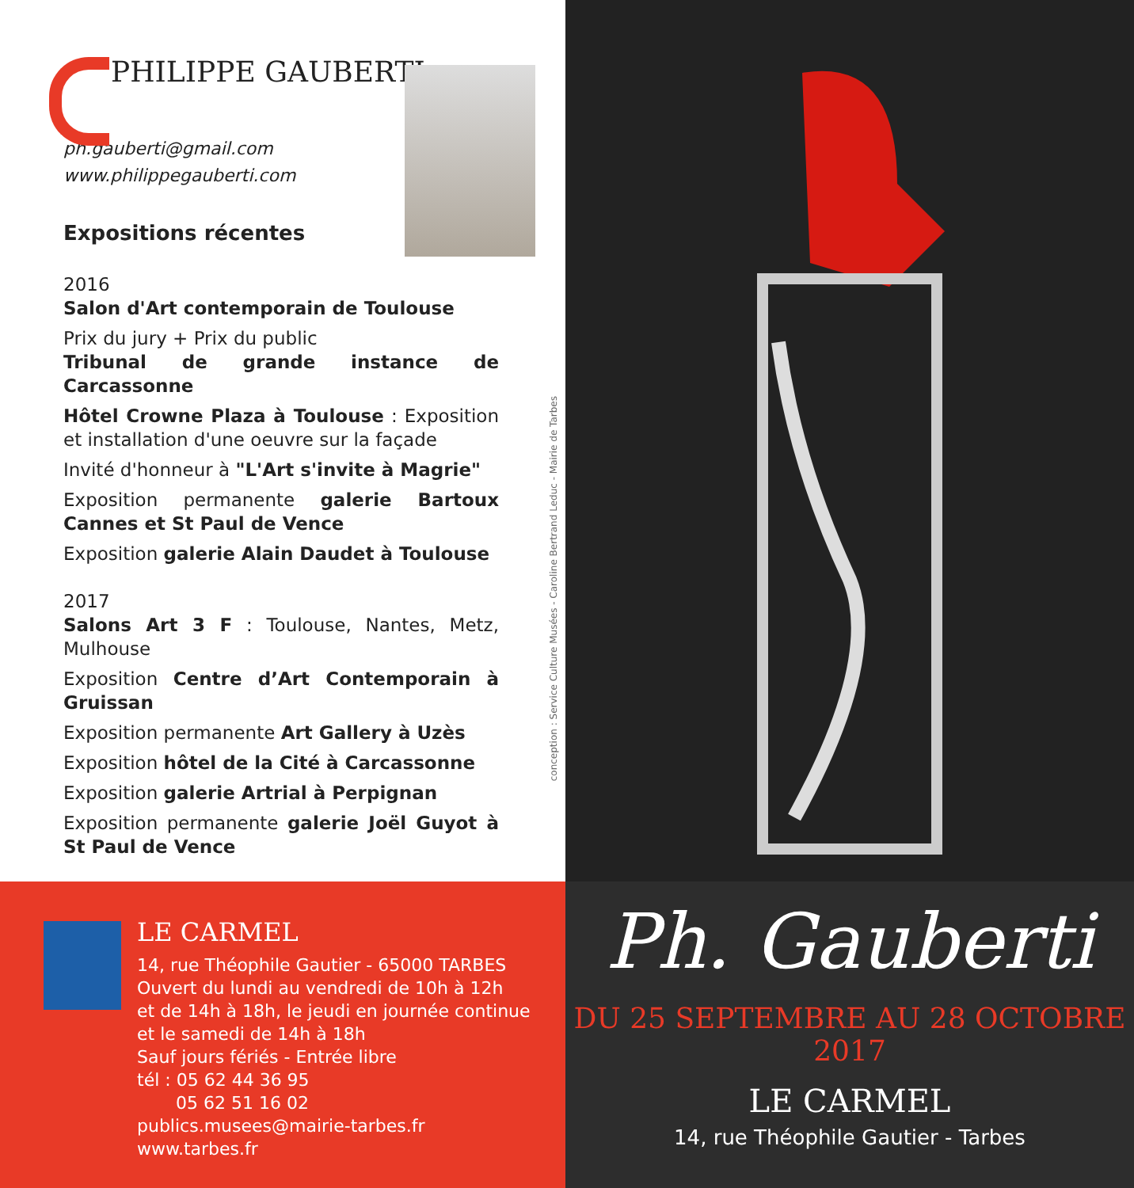PHILIPPE GAUBERTI
ph.gauberti@gmail.com
www.philippegauberti.com
Expositions récentes
2016
Salon d'Art contemporain de Toulouse
Prix du jury + Prix du public
Tribunal de grande instance de Carcassonne
Hôtel Crowne Plaza à Toulouse : Exposition et installation d'une oeuvre sur la façade
Invité d'honneur à "L'Art s'invite à Magrie"
Exposition permanente galerie Bartoux Cannes et St Paul de Vence
Exposition galerie Alain Daudet à Toulouse
2017
Salons Art 3 F : Toulouse, Nantes, Metz, Mulhouse
Exposition Centre d’Art Contemporain à Gruissan
Exposition permanente Art Gallery à Uzès
Exposition hôtel de la Cité à Carcassonne
Exposition galerie Artrial à Perpignan
Exposition permanente galerie Joël Guyot à St Paul de Vence
conception : Service Culture Musées - Caroline Bertrand Leduc - Mairie de Tarbes
LE CARMEL
14, rue Théophile Gautier - 65000 TARBES
Ouvert du lundi au vendredi de 10h à 12h
et de 14h à 18h, le jeudi en journée continue
et le samedi de 14h à 18h
Sauf jours fériés - Entrée libre
tél : 05 62 44 36 95
05 62 51 16 02
publics.musees@mairie-tarbes.fr www.tarbes.fr
Ph. Gauberti
DU 25 SEPTEMBRE AU 28 OCTOBRE 2017
LE CARMEL
14, rue Théophile Gautier - Tarbes